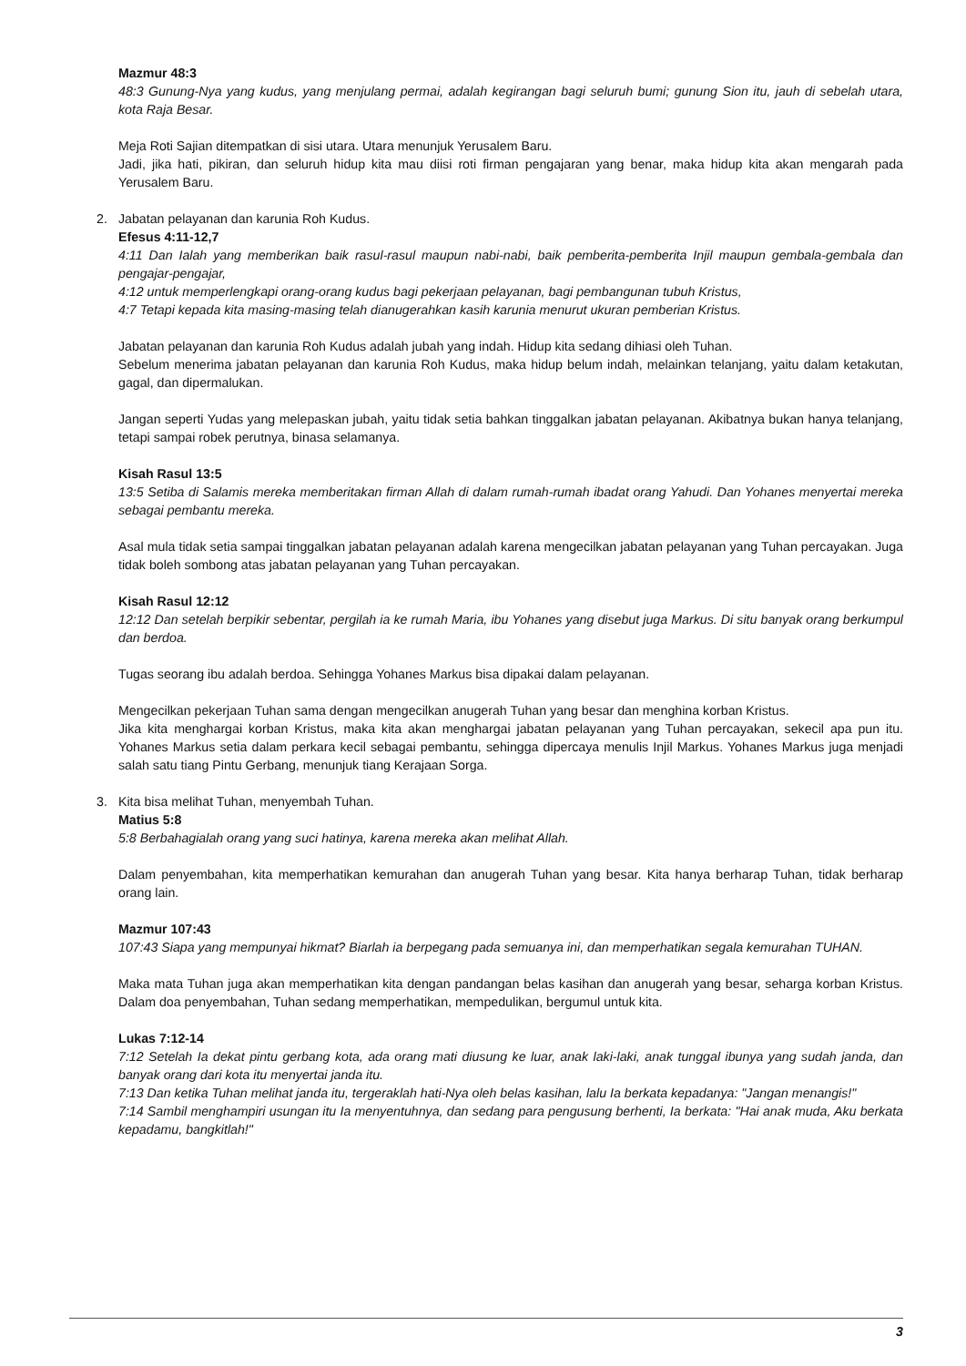Mazmur 48:3
48:3 Gunung-Nya yang kudus, yang menjulang permai, adalah kegirangan bagi seluruh bumi; gunung Sion itu, jauh di sebelah utara, kota Raja Besar.
Meja Roti Sajian ditempatkan di sisi utara. Utara menunjuk Yerusalem Baru.
Jadi, jika hati, pikiran, dan seluruh hidup kita mau diisi roti firman pengajaran yang benar, maka hidup kita akan mengarah pada Yerusalem Baru.
2. Jabatan pelayanan dan karunia Roh Kudus.
Efesus 4:11-12,7
4:11 Dan Ialah yang memberikan baik rasul-rasul maupun nabi-nabi, baik pemberita-pemberita Injil maupun gembala-gembala dan pengajar-pengajar,
4:12 untuk memperlengkapi orang-orang kudus bagi pekerjaan pelayanan, bagi pembangunan tubuh Kristus,
4:7 Tetapi kepada kita masing-masing telah dianugerahkan kasih karunia menurut ukuran pemberian Kristus.
Jabatan pelayanan dan karunia Roh Kudus adalah jubah yang indah. Hidup kita sedang dihiasi oleh Tuhan.
Sebelum menerima jabatan pelayanan dan karunia Roh Kudus, maka hidup belum indah, melainkan telanjang, yaitu dalam ketakutan, gagal, dan dipermalukan.
Jangan seperti Yudas yang melepaskan jubah, yaitu tidak setia bahkan tinggalkan jabatan pelayanan. Akibatnya bukan hanya telanjang, tetapi sampai robek perutnya, binasa selamanya.
Kisah Rasul 13:5
13:5 Setiba di Salamis mereka memberitakan firman Allah di dalam rumah-rumah ibadat orang Yahudi. Dan Yohanes menyertai mereka sebagai pembantu mereka.
Asal mula tidak setia sampai tinggalkan jabatan pelayanan adalah karena mengecilkan jabatan pelayanan yang Tuhan percayakan. Juga tidak boleh sombong atas jabatan pelayanan yang Tuhan percayakan.
Kisah Rasul 12:12
12:12 Dan setelah berpikir sebentar, pergilah ia ke rumah Maria, ibu Yohanes yang disebut juga Markus. Di situ banyak orang berkumpul dan berdoa.
Tugas seorang ibu adalah berdoa. Sehingga Yohanes Markus bisa dipakai dalam pelayanan.
Mengecilkan pekerjaan Tuhan sama dengan mengecilkan anugerah Tuhan yang besar dan menghina korban Kristus.
Jika kita menghargai korban Kristus, maka kita akan menghargai jabatan pelayanan yang Tuhan percayakan, sekecil apa pun itu. Yohanes Markus setia dalam perkara kecil sebagai pembantu, sehingga dipercaya menulis Injil Markus. Yohanes Markus juga menjadi salah satu tiang Pintu Gerbang, menunjuk tiang Kerajaan Sorga.
3. Kita bisa melihat Tuhan, menyembah Tuhan.
Matius 5:8
5:8 Berbahagialah orang yang suci hatinya, karena mereka akan melihat Allah.
Dalam penyembahan, kita memperhatikan kemurahan dan anugerah Tuhan yang besar. Kita hanya berharap Tuhan, tidak berharap orang lain.
Mazmur 107:43
107:43 Siapa yang mempunyai hikmat? Biarlah ia berpegang pada semuanya ini, dan memperhatikan segala kemurahan TUHAN.
Maka mata Tuhan juga akan memperhatikan kita dengan pandangan belas kasihan dan anugerah yang besar, seharga korban Kristus. Dalam doa penyembahan, Tuhan sedang memperhatikan, mempedulikan, bergumul untuk kita.
Lukas 7:12-14
7:12 Setelah Ia dekat pintu gerbang kota, ada orang mati diusung ke luar, anak laki-laki, anak tunggal ibunya yang sudah janda, dan banyak orang dari kota itu menyertai janda itu.
7:13 Dan ketika Tuhan melihat janda itu, tergeraklah hati-Nya oleh belas kasihan, lalu Ia berkata kepadanya: "Jangan menangis!"
7:14 Sambil menghampiri usungan itu Ia menyentuhnya, dan sedang para pengusung berhenti, Ia berkata: "Hai anak muda, Aku berkata kepadamu, bangkitlah!"
3